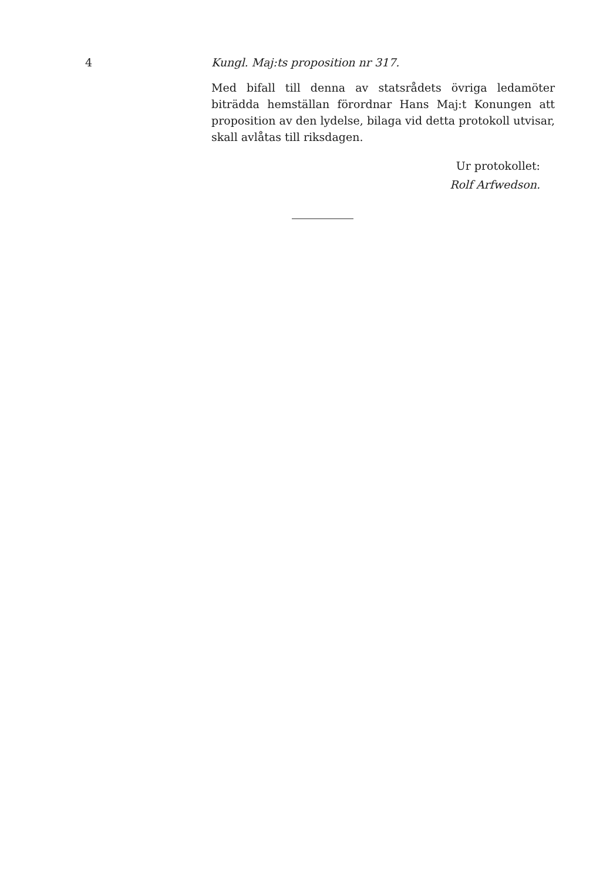4 Kungl. Maj:ts proposition nr 317.
Med bifall till denna av statsrådets övriga ledamöter biträdda hemställan förordnar Hans Maj:t Konungen att proposition av den lydelse, bilaga vid detta protokoll utvisar, skall avlåtas till riksdagen.
Ur protokollet:
Rolf Arfwedson.